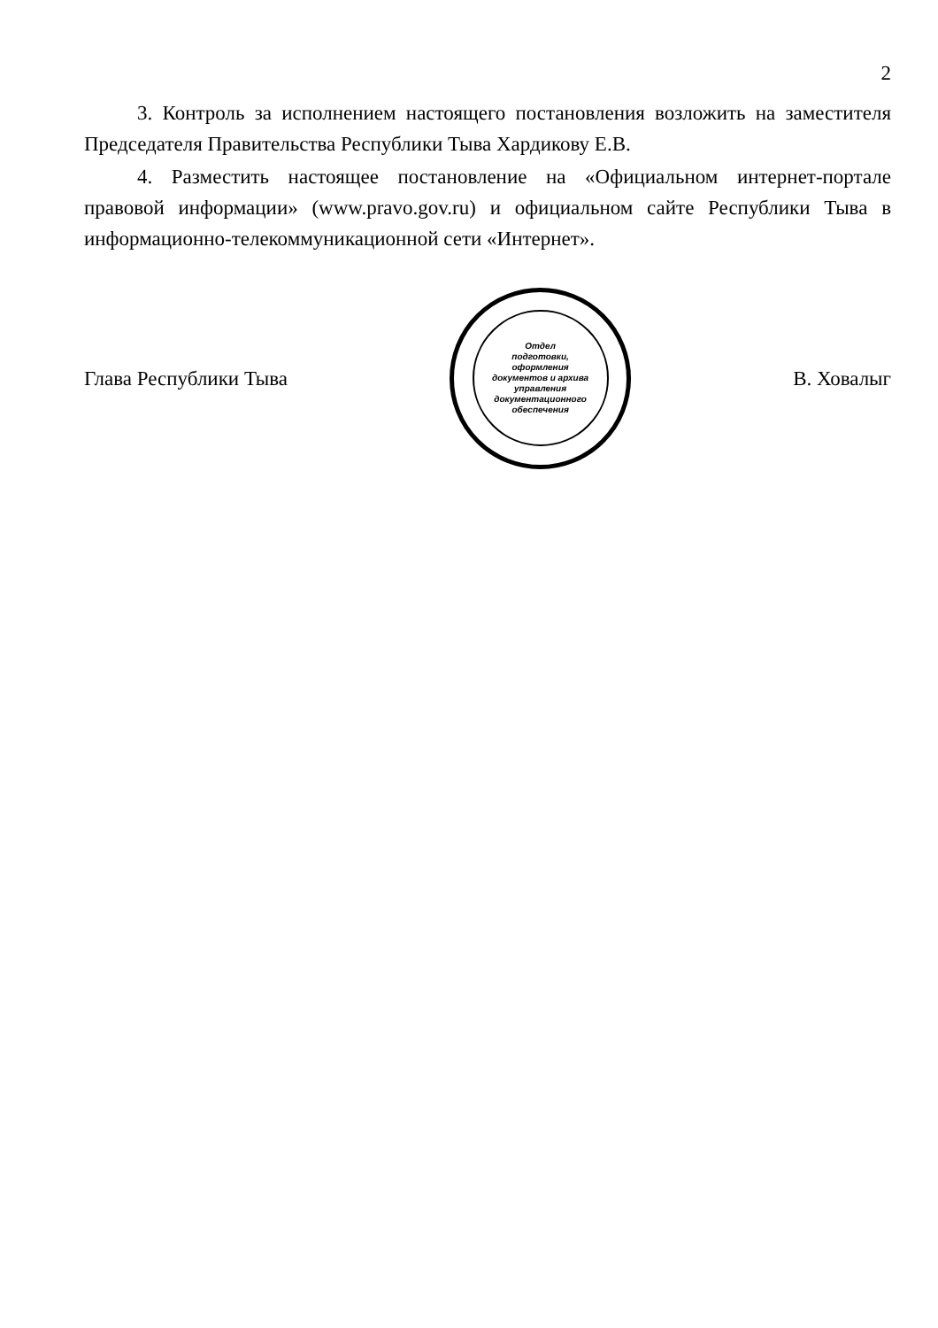2
3. Контроль за исполнением настоящего постановления возложить на заместителя Председателя Правительства Республики Тыва Хардикову Е.В.
4. Разместить настоящее постановление на «Официальном интернет-портале правовой информации» (www.pravo.gov.ru) и официальном сайте Республики Тыва в информационно-телекоммуникационной сети «Интернет».
Глава Республики Тыва
Отдел
подготовки,
оформления
документов и архива
управления
документационного
обеспечения
В. Ховалыг